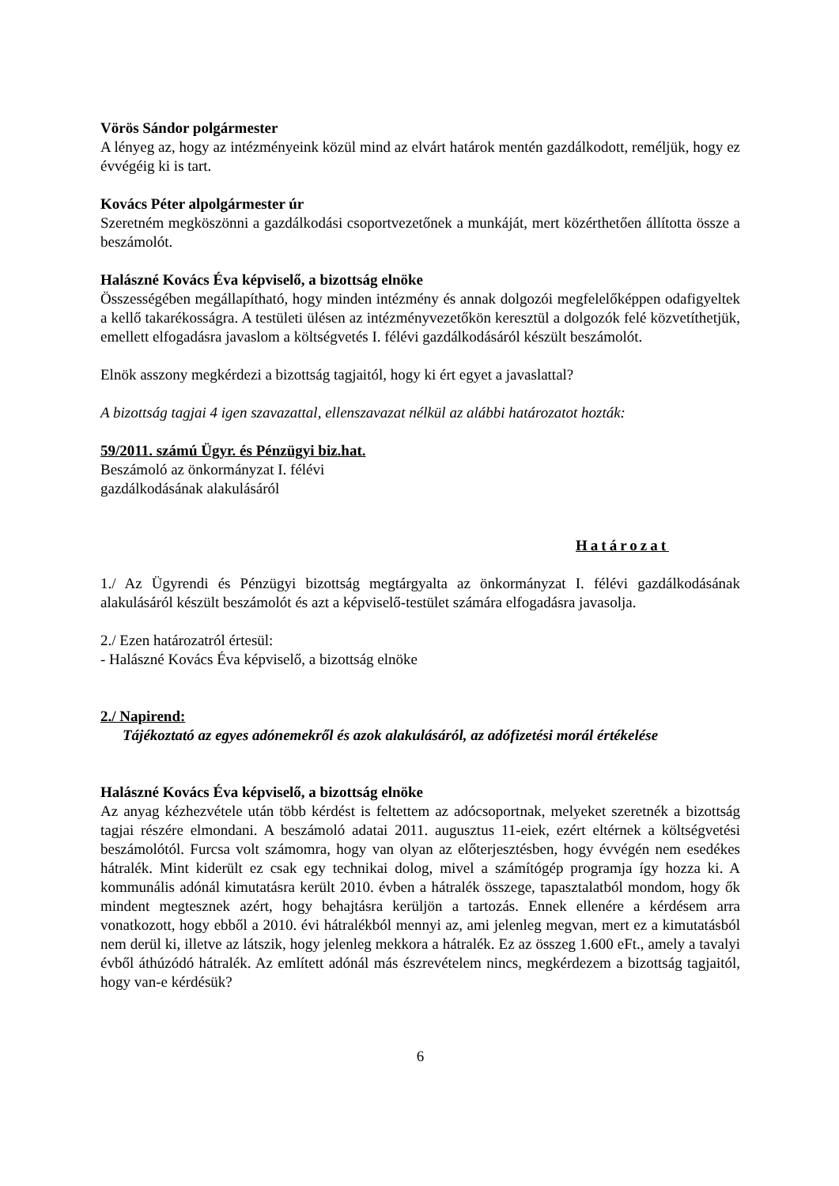Vörös Sándor polgármester
A lényeg az, hogy az intézményeink közül mind az elvárt határok mentén gazdálkodott, reméljük, hogy ez évvégéig ki is tart.
Kovács Péter alpolgármester úr
Szeretném megköszönni a gazdálkodási csoportvezetőnek a munkáját, mert közérthetően állította össze a beszámolót.
Halászné Kovács Éva képviselő, a bizottság elnöke
Összességében megállapítható, hogy minden intézmény és annak dolgozói megfelelőképpen odafigyeltek a kellő takarékosságra. A testületi ülésen az intézményvezetőkön keresztül a dolgozók felé közvetíthetjük, emellett elfogadásra javaslom a költségvetés I. félévi gazdálkodásáról készült beszámolót.
Elnök asszony megkérdezi a bizottság tagjaitól, hogy ki ért egyet a javaslattal?
A bizottság tagjai 4 igen szavazattal, ellenszavazat nélkül az alábbi határozatot hozták:
59/2011. számú Ügyr. és Pénzügyi biz.hat.
Beszámoló az önkormányzat I. félévi
gazdálkodásának alakulásáról
Határozat
1./ Az Ügyrendi és Pénzügyi bizottság megtárgyalta az önkormányzat I. félévi gazdálkodásának alakulásáról készült beszámolót és azt a képviselő-testület számára elfogadásra javasolja.
2./ Ezen határozatról értesül:
- Halászné Kovács Éva képviselő, a bizottság elnöke
2./ Napirend:
Tájékoztató az egyes adónemekről és azok alakulásáról, az adófizetési morál értékelése
Halászné Kovács Éva képviselő, a bizottság elnöke
Az anyag kézhezvétele után több kérdést is feltettem az adócsoportnak, melyeket szeretnék a bizottság tagjai részére elmondani. A beszámoló adatai 2011. augusztus 11-eiek, ezért eltérnek a költségvetési beszámolótól. Furcsa volt számomra, hogy van olyan az előterjesztésben, hogy évvégén nem esedékes hátralék. Mint kiderült ez csak egy technikai dolog, mivel a számítógép programja így hozza ki. A kommunális adónál kimutatásra került 2010. évben a hátralék összege, tapasztalatból mondom, hogy ők mindent megtesznek azért, hogy behajtásra kerüljön a tartozás. Ennek ellenére a kérdésem arra vonatkozott, hogy ebből a 2010. évi hátralékból mennyi az, ami jelenleg megvan, mert ez a kimutatásból nem derül ki, illetve az látszik, hogy jelenleg mekkora a hátralék. Ez az összeg 1.600 eFt., amely a tavalyi évből áthúzódó hátralék. Az említett adónál más észrevételem nincs, megkérdezem a bizottság tagjaitól, hogy van-e kérdésük?
6